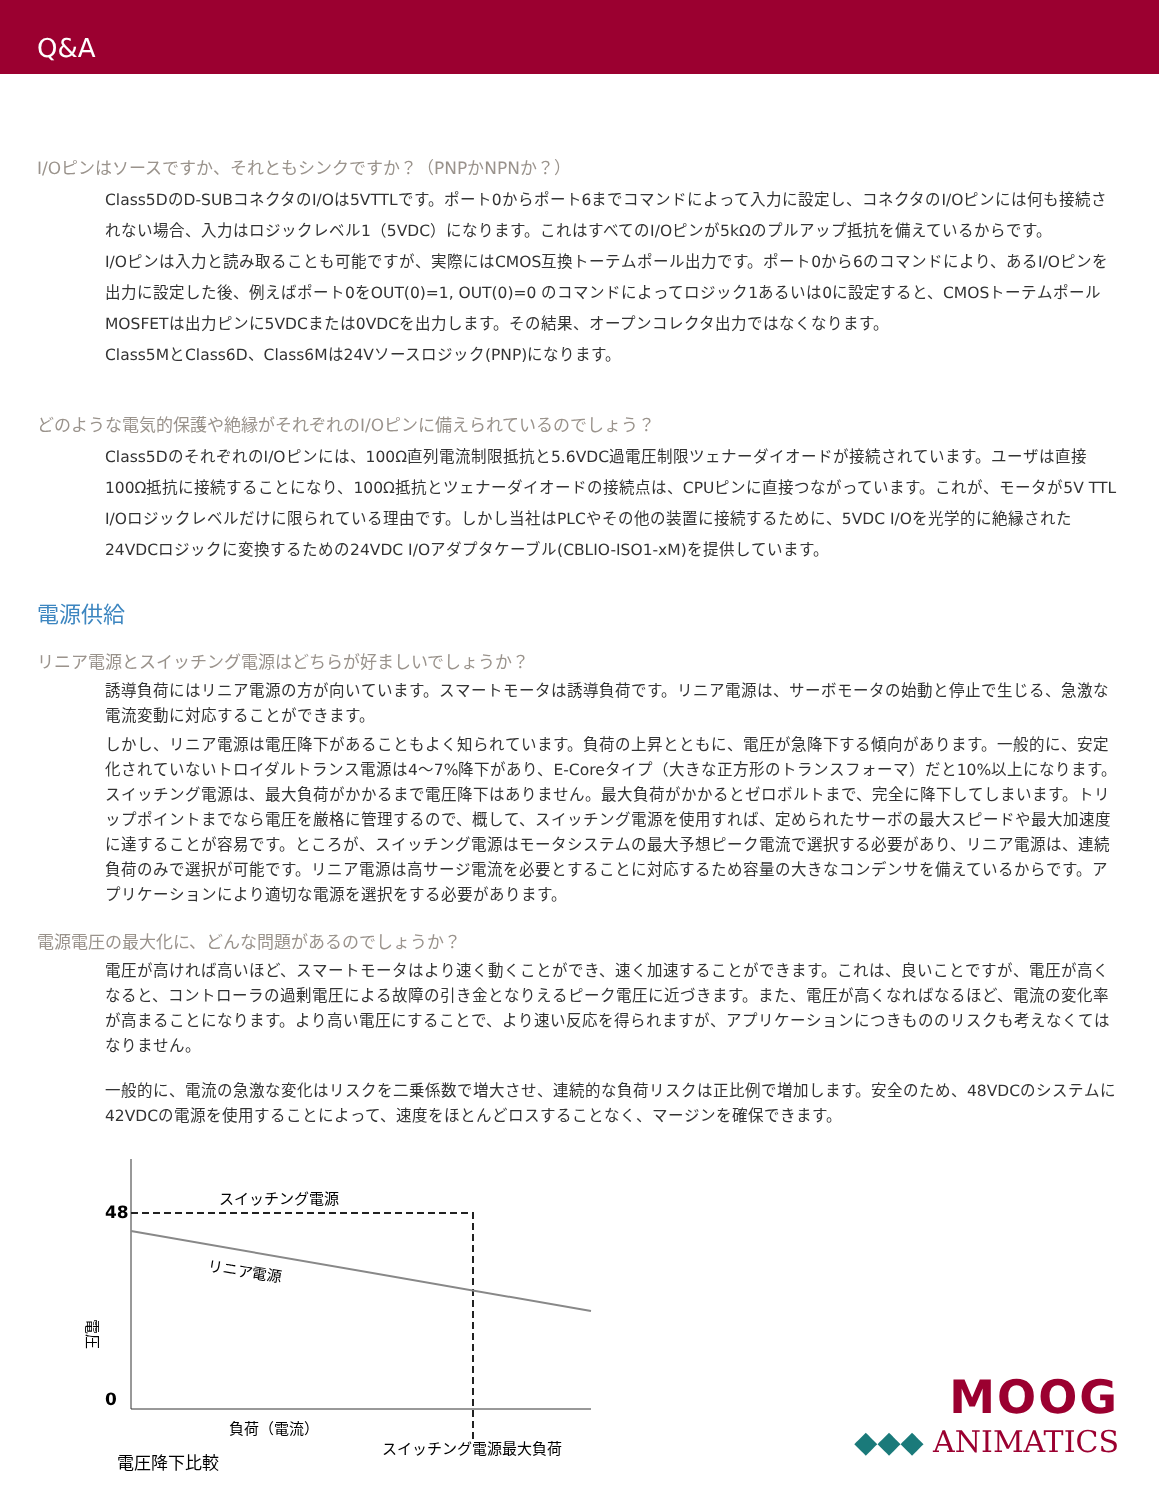Q&A
I/Oピンはソースですか、それともシンクですか？（PNPかNPNか？）
Class5DのD-SUBコネクタのI/Oは5VTTLです。ポート0からポート6までコマンドによって入力に設定し、コネクタのI/Oピンには何も接続されない場合、入力はロジックレベル1（5VDC）になります。これはすべてのI/Oピンが5kΩのプルアップ抵抗を備えているからです。
I/Oピンは入力と読み取ることも可能ですが、実際にはCMOS互換トーテムポール出力です。ポート0から6のコマンドにより、あるI/Oピンを出力に設定した後、例えばポート0をOUT(0)=1, OUT(0)=0 のコマンドによってロジック1あるいは0に設定すると、CMOSトーテムポールMOSFETは出力ピンに5VDCまたは0VDCを出力します。その結果、オープンコレクタ出力ではなくなります。
Class5MとClass6D、Class6Mは24Vソースロジック(PNP)になります。
どのような電気的保護や絶縁がそれぞれのI/Oピンに備えられているのでしょう？
Class5DのそれぞれのI/Oピンには、100Ω直列電流制限抵抗と5.6VDC過電圧制限ツェナーダイオードが接続されています。ユーザは直接100Ω抵抗に接続することになり、100Ω抵抗とツェナーダイオードの接続点は、CPUピンに直接つながっています。これが、モータが5V TTL I/Oロジックレベルだけに限られている理由です。しかし当社はPLCやその他の装置に接続するために、5VDC I/Oを光学的に絶縁された24VDCロジックに変換するための24VDC I/Oアダプタケーブル(CBLIO-ISO1-xM)を提供しています。
電源供給
リニア電源とスイッチング電源はどちらが好ましいでしょうか？
誘導負荷にはリニア電源の方が向いています。スマートモータは誘導負荷です。リニア電源は、サーボモータの始動と停止で生じる、急激な電流変動に対応することができます。
しかし、リニア電源は電圧降下があることもよく知られています。負荷の上昇とともに、電圧が急降下する傾向があります。一般的に、安定化されていないトロイダルトランス電源は4〜7%降下があり、E-Coreタイプ（大きな正方形のトランスフォーマ）だと10%以上になります。スイッチング電源は、最大負荷がかかるまで電圧降下はありません。最大負荷がかかるとゼロボルトまで、完全に降下してしまいます。トリップポイントまでなら電圧を厳格に管理するので、概して、スイッチング電源を使用すれば、定められたサーボの最大スピードや最大加速度に達することが容易です。ところが、スイッチング電源はモータシステムの最大予想ピーク電流で選択する必要があり、リニア電源は、連続負荷のみで選択が可能です。リニア電源は高サージ電流を必要とすることに対応するため容量の大きなコンデンサを備えているからです。アプリケーションにより適切な電源を選択をする必要があります。
電源電圧の最大化に、どんな問題があるのでしょうか？
電圧が高ければ高いほど、スマートモータはより速く動くことができ、速く加速することができます。これは、良いことですが、電圧が高くなると、コントローラの過剰電圧による故障の引き金となりえるピーク電圧に近づきます。また、電圧が高くなればなるほど、電流の変化率が高まることになります。より高い電圧にすることで、より速い反応を得られますが、アプリケーションにつきもののリスクも考えなくてはなりません。
一般的に、電流の急激な変化はリスクを二乗係数で増大させ、連続的な負荷リスクは正比例で増加します。安全のため、48VDCのシステムに42VDCの電源を使用することによって、速度をほとんどロスすることなく、マージンを確保できます。
48
0
スイッチング電源
リニア電源
電圧
負荷（電流）
スイッチング電源最大負荷
電圧降下比較
MOOG
◆◆◆ ANIMATICS